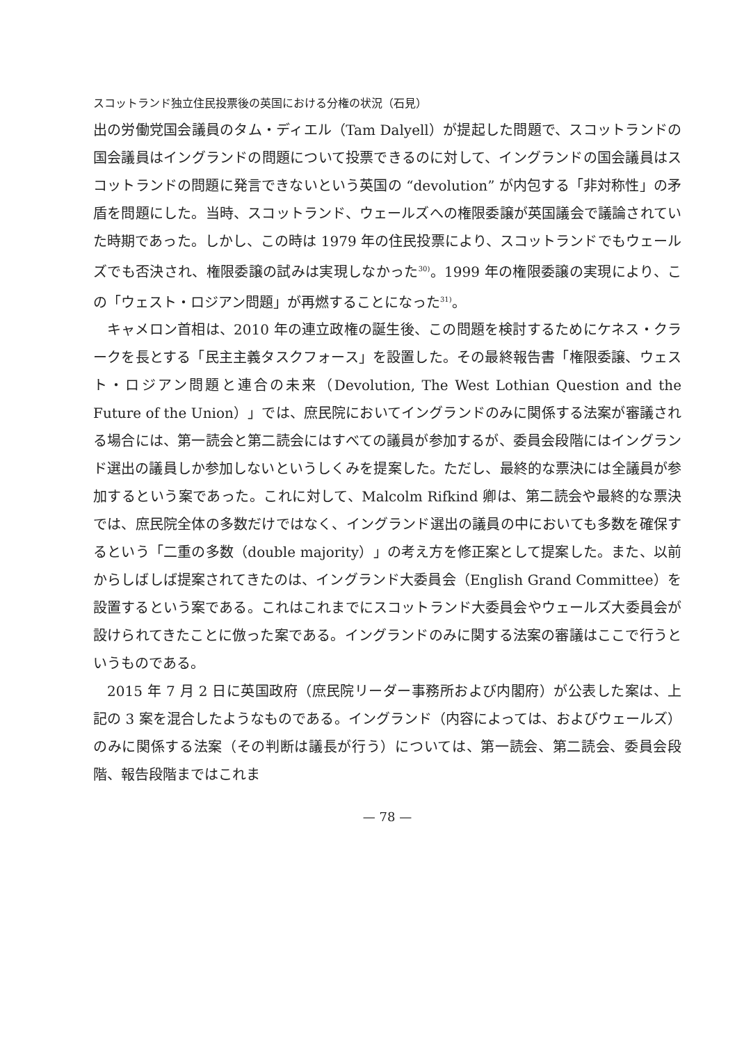スコットランド独立住民投票後の英国における分権の状況（石見）
出の労働党国会議員のタム・ディエル（Tam Dalyell）が提起した問題で、スコットランドの国会議員はイングランドの問題について投票できるのに対して、イングランドの国会議員はスコットランドの問題に発言できないという英国の “devolution” が内包する「非対称性」の矛盾を問題にした。当時、スコットランド、ウェールズへの権限委譲が英国議会で議論されていた時期であった。しかし、この時は 1979 年の住民投票により、スコットランドでもウェールズでも否決され、権限委譲の試みは実現しなかった<sup>30)</sup>。1999 年の権限委譲の実現により、この「ウェスト・ロジアン問題」が再燃することになった<sup>31)</sup>。
キャメロン首相は、2010 年の連立政権の誕生後、この問題を検討するためにケネス・クラークを長とする「民主主義タスクフォース」を設置した。その最終報告書「権限委譲、ウェスト・ロジアン問題と連合の未来（Devolution, The West Lothian Question and the Future of the Union）」では、庶民院においてイングランドのみに関係する法案が審議される場合には、第一読会と第二読会にはすべての議員が参加するが、委員会段階にはイングランド選出の議員しか参加しないというしくみを提案した。ただし、最終的な票決には全議員が参加するという案であった。これに対して、Malcolm Rifkind 卿は、第二読会や最終的な票決では、庶民院全体の多数だけではなく、イングランド選出の議員の中においても多数を確保するという「二重の多数（double majority）」の考え方を修正案として提案した。また、以前からしばしば提案されてきたのは、イングランド大委員会（English Grand Committee）を設置するという案である。これはこれまでにスコットランド大委員会やウェールズ大委員会が設けられてきたことに倣った案である。イングランドのみに関する法案の審議はここで行うというものである。
2015 年 7 月 2 日に英国政府（庶民院リーダー事務所および内閣府）が公表した案は、上記の 3 案を混合したようなものである。イングランド（内容によっては、およびウェールズ）のみに関係する法案（その判断は議長が行う）については、第一読会、第二読会、委員会段階、報告段階まではこれま
— 78 —